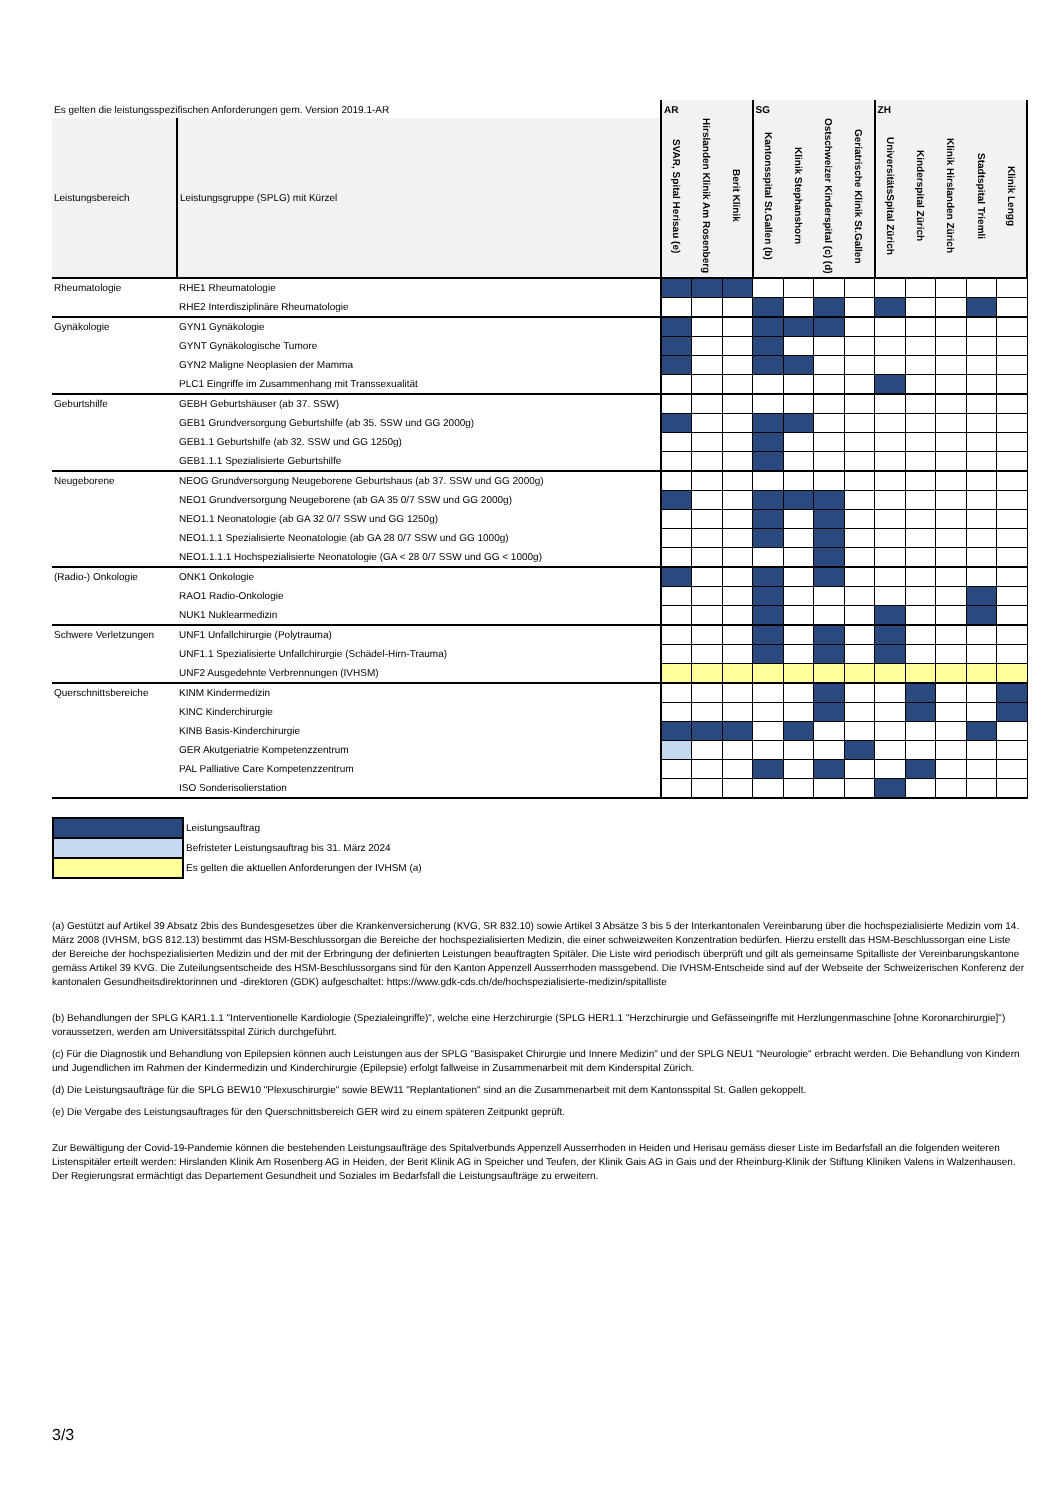| Es gelten die leistungsspezifischen Anforderungen gem. Version 2019.1-AR | | AR | | | SG | | | | ZH | | | | |
| Leistungsbereich | Leistungsgruppe (SPLG) mit Kürzel | SVAR, Spital Herisau (e) | Hirslanden Klinik Am Rosenberg | Berit Klinik | Kantonsspital St.Gallen (b) | Klinik Stephanshorn | Ostschweizer Kinderspital (c) (d) | Geriatrische Klinik St.Gallen | UniversitätsSpital Zürich | Kinderspital Zürich | Klinik Hirslanden Zürich | Stadtspital Triemli | Klinik Lengg |
| Rheumatologie | RHE1 Rheumatologie | | | | | | | | | | | | |
| | RHE2 Interdisziplinäre Rheumatologie | | | | | | | | | | | | |
| Gynäkologie | GYN1 Gynäkologie | | | | | | | | | | | | |
| | GYNT Gynäkologische Tumore | | | | | | | | | | | | |
| | GYN2 Maligne Neoplasien der Mamma | | | | | | | | | | | | |
| | PLC1 Eingriffe im Zusammenhang mit Transsexualität | | | | | | | | | | | | |
| Geburtshilfe | GEBH Geburtshäuser (ab 37. SSW) | | | | | | | | | | | | |
| | GEB1 Grundversorgung Geburtshilfe (ab 35. SSW und GG 2000g) | | | | | | | | | | | | |
| | GEB1.1 Geburtshilfe (ab 32. SSW und GG 1250g) | | | | | | | | | | | | |
| | GEB1.1.1 Spezialisierte Geburtshilfe | | | | | | | | | | | | |
| Neugeborene | NEOG Grundversorgung Neugeborene Geburtshaus (ab 37. SSW und GG 2000g) | | | | | | | | | | | | |
| | NEO1 Grundversorgung Neugeborene (ab GA 35 0/7 SSW und GG 2000g) | | | | | | | | | | | | |
| | NEO1.1 Neonatologie (ab GA 32 0/7 SSW und GG 1250g) | | | | | | | | | | | | |
| | NEO1.1.1 Spezialisierte Neonatologie (ab GA 28 0/7 SSW und GG 1000g) | | | | | | | | | | | | |
| | NEO1.1.1.1 Hochspezialisierte Neonatologie (GA < 28 0/7 SSW und GG < 1000g) | | | | | | | | | | | | |
| (Radio-) Onkologie | ONK1 Onkologie | | | | | | | | | | | | |
| | RAO1 Radio-Onkologie | | | | | | | | | | | | |
| | NUK1 Nuklearmedizin | | | | | | | | | | | | |
| Schwere Verletzungen | UNF1 Unfallchirurgie (Polytrauma) | | | | | | | | | | | | |
| | UNF1.1 Spezialisierte Unfallchirurgie (Schädel-Hirn-Trauma) | | | | | | | | | | | | |
| | UNF2 Ausgedehnte Verbrennungen (IVHSM) | | | | | | | | | | | | |
| Querschnittsbereiche | KINM Kindermedizin | | | | | | | | | | | | |
| | KINC Kinderchirurgie | | | | | | | | | | | | |
| | KINB Basis-Kinderchirurgie | | | | | | | | | | | | |
| | GER Akutgeriatrie Kompetenzzentrum | | | | | | | | | | | | |
| | PAL Palliative Care Kompetenzzentrum | | | | | | | | | | | | |
| | ISO Sonderisolierstation | | | | | | | | | | | | |
| | Leistungsauftrag |
| | Befristeter Leistungsauftrag bis 31. März 2024 |
| | Es gelten die aktuellen Anforderungen der IVHSM (a) |
(a) Gestützt auf Artikel 39 Absatz 2bis des Bundesgesetzes über die Krankenversicherung (KVG, SR 832.10) sowie Artikel 3 Absätze 3 bis 5 der Interkantonalen Vereinbarung über die hochspezialisierte Medizin vom 14. März 2008 (IVHSM, bGS 812.13) bestimmt das HSM-Beschlussorgan die Bereiche der hochspezialisierten Medizin, die einer schweizweiten Konzentration bedürfen. Hierzu erstellt das HSM-Beschlussorgan eine Liste der Bereiche der hochspezialisierten Medizin und der mit der Erbringung der definierten Leistungen beauftragten Spitäler. Die Liste wird periodisch überprüft und gilt als gemeinsame Spitalliste der Vereinbarungskantone gemäss Artikel 39 KVG. Die Zuteilungsentscheide des HSM-Beschlussorgans sind für den Kanton Appenzell Ausserrhoden massgebend. Die IVHSM-Entscheide sind auf der Webseite der Schweizerischen Konferenz der kantonalen Gesundheitsdirektorinnen und -direktoren (GDK) aufgeschaltet: https://www.gdk-cds.ch/de/hochspezialisierte-medizin/spitalliste
(b) Behandlungen der SPLG KAR1.1.1 "Interventionelle Kardiologie (Spezialeingriffe)", welche eine Herzchirurgie (SPLG HER1.1 "Herzchirurgie und Gefässeingriffe mit Herzlungenmaschine [ohne Koronarchirurgie]") voraussetzen, werden am Universitätsspital Zürich durchgeführt.
(c) Für die Diagnostik und Behandlung von Epilepsien können auch Leistungen aus der SPLG "Basispaket Chirurgie und Innere Medizin" und der SPLG NEU1 "Neurologie" erbracht werden. Die Behandlung von Kindern und Jugendlichen im Rahmen der Kindermedizin und Kinderchirurgie (Epilepsie) erfolgt fallweise in Zusammenarbeit mit dem Kinderspital Zürich.
(d) Die Leistungsaufträge für die SPLG BEW10 "Plexuschirurgie" sowie BEW11 "Replantationen" sind an die Zusammenarbeit mit dem Kantonsspital St. Gallen gekoppelt.
(e) Die Vergabe des Leistungsauftrages für den Querschnittsbereich GER wird zu einem späteren Zeitpunkt geprüft.
Zur Bewältigung der Covid-19-Pandemie können die bestehenden Leistungsaufträge des Spitalverbunds Appenzell Ausserrhoden in Heiden und Herisau gemäss dieser Liste im Bedarfsfall an die folgenden weiteren Listenspitäler erteilt werden: Hirslanden Klinik Am Rosenberg AG in Heiden, der Berit Klinik AG in Speicher und Teufen, der Klinik Gais AG in Gais und der Rheinburg-Klinik der Stiftung Kliniken Valens in Walzenhausen. Der Regierungsrat ermächtigt das Departement Gesundheit und Soziales im Bedarfsfall die Leistungsaufträge zu erweitern.
3/3